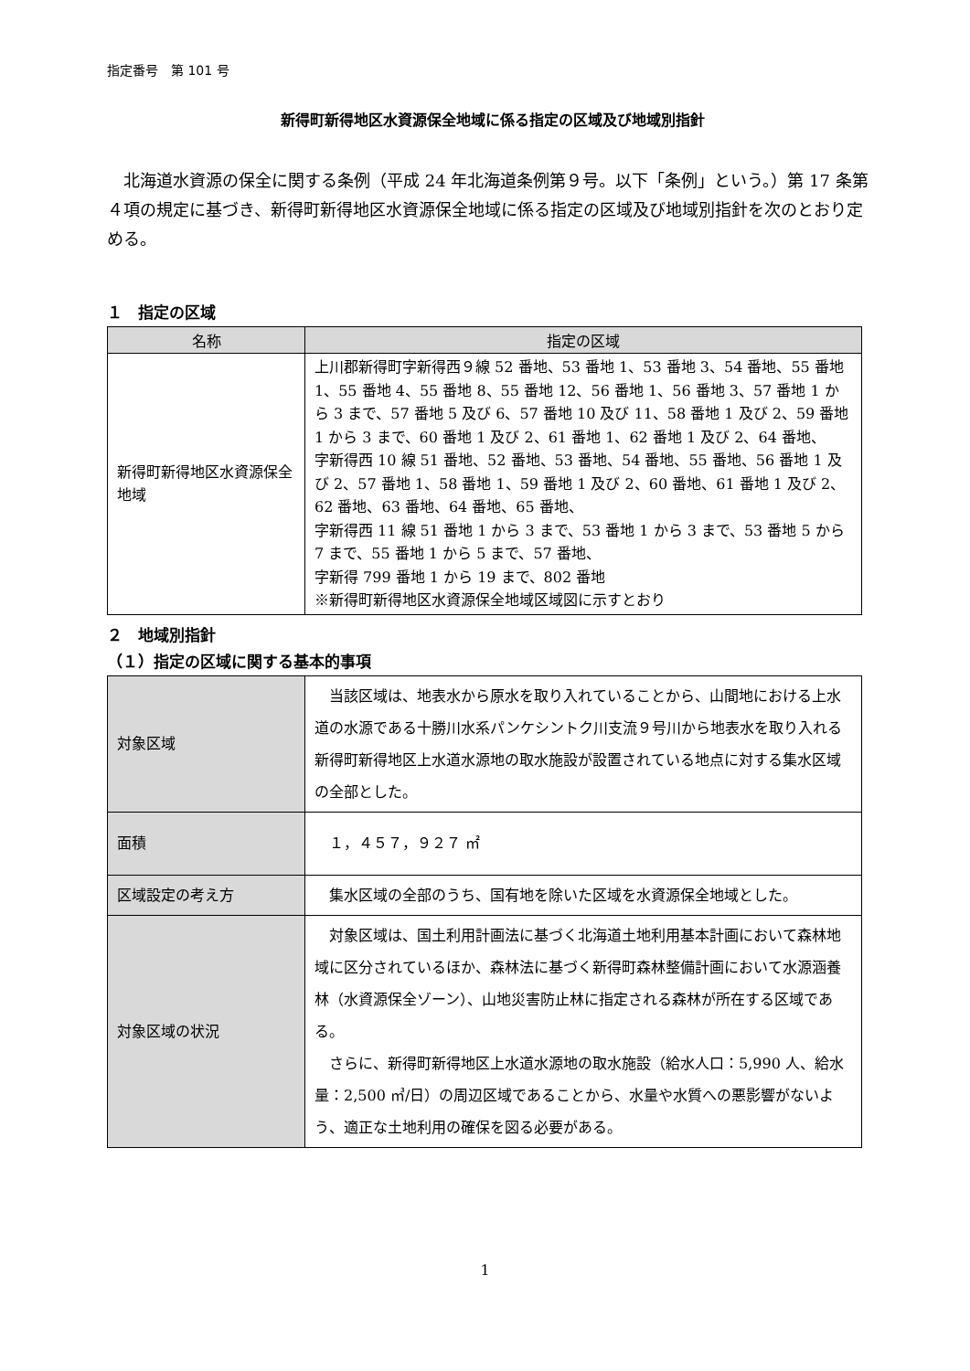指定番号　第 101 号
新得町新得地区水資源保全地域に係る指定の区域及び地域別指針
北海道水資源の保全に関する条例（平成 24 年北海道条例第９号。以下「条例」という。）第 17 条第４項の規定に基づき、新得町新得地区水資源保全地域に係る指定の区域及び地域別指針を次のとおり定める。
１　指定の区域
| 名称 | 指定の区域 |
| --- | --- |
| 新得町新得地区水資源保全地域 | 上川郡新得町字新得西９線 52 番地、53 番地 1、53 番地 3、54 番地、55 番地 1、55 番地 4、55 番地 8、55 番地 12、56 番地 1、56 番地 3、57 番地 1 から 3 まで、57 番地 5 及び 6、57 番地 10 及び 11、58 番地 1 及び 2、59 番地 1 から 3 まで、60 番地 1 及び 2、61 番地 1、62 番地 1 及び 2、64 番地、 字新得西 10 線 51 番地、52 番地、53 番地、54 番地、55 番地、56 番地 1 及び 2、57 番地 1、58 番地 1、59 番地 1 及び 2、60 番地、61 番地 1 及び 2、62 番地、63 番地、64 番地、65 番地、 字新得西 11 線 51 番地 1 から 3 まで、53 番地 1 から 3 まで、53 番地 5 から 7 まで、55 番地 1 から 5 まで、57 番地、 字新得 799 番地 1 から 19 まで、802 番地 ※新得町新得地区水資源保全地域区域図に示すとおり |
２　地域別指針
（１）指定の区域に関する基本的事項
| 対象区域 | 当該区域は、地表水から原水を取り入れていることから、山間地における上水道の水源である十勝川水系パンケシントク川支流９号川から地表水を取り入れる新得町新得地区上水道水源地の取水施設が設置されている地点に対する集水区域の全部とした。 |
| 面積 | １，４５７，９２７ ㎡ |
| 区域設定の考え方 | 集水区域の全部のうち、国有地を除いた区域を水資源保全地域とした。 |
| 対象区域の状況 | 対象区域は、国土利用計画法に基づく北海道土地利用基本計画において森林地域に区分されているほか、森林法に基づく新得町森林整備計画において水源涵養林（水資源保全ゾーン）、山地災害防止林に指定される森林が所在する区域である。 さらに、新得町新得地区上水道水源地の取水施設（給水人口：5,990 人、給水量：2,500 ㎥/日）の周辺区域であることから、水量や水質への悪影響がないよう、適正な土地利用の確保を図る必要がある。 |
1